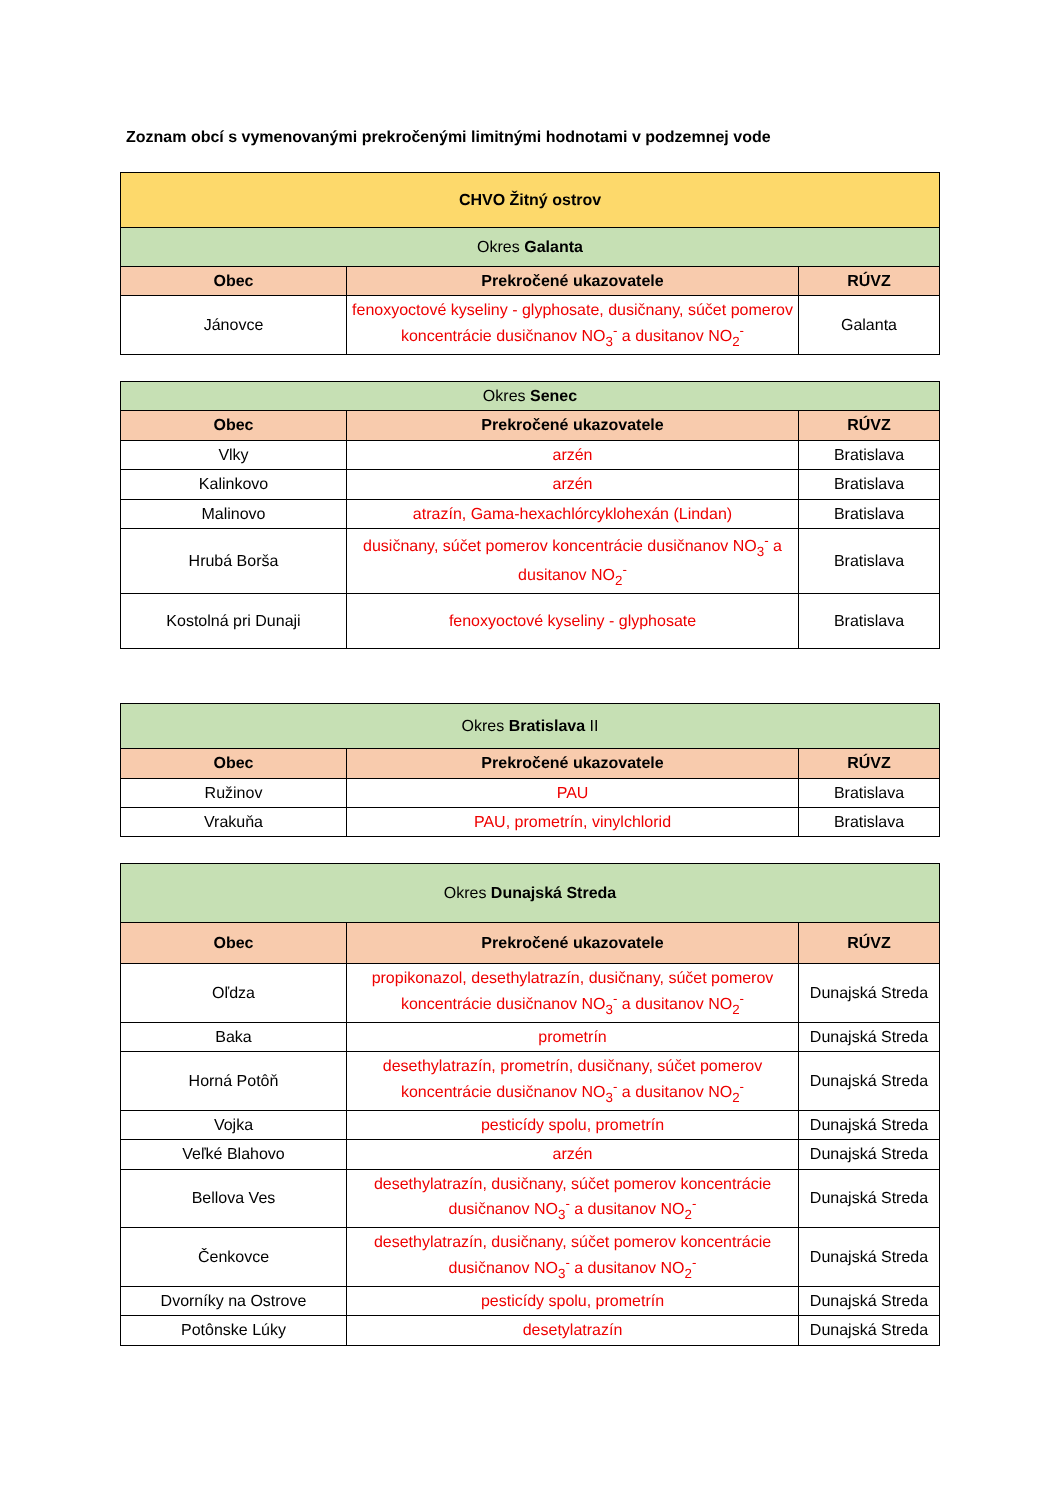Zoznam obcí s vymenovanými prekročenými limitnými hodnotami v podzemnej vode
| CHVO Žitný ostrov | | |
| --- | --- | --- |
| Okres Galanta | | |
| Obec | Prekročené ukazovatele | RÚVZ |
| Jánovce | fenoxyoctové kyseliny - glyphosate, dusičnany, súčet pomerov koncentrácie dusičnanov NO<sub>3</sub><sup>-</sup> a dusitanov NO<sub>2</sub><sup>-</sup> | Galanta |
| Okres Senec | | |
| --- | --- | --- |
| Obec | Prekročené ukazovatele | RÚVZ |
| Vlky | arzén | Bratislava |
| Kalinkovo | arzén | Bratislava |
| Malinovo | atrazín, Gama-hexachlórcyklohexán (Lindan) | Bratislava |
| Hrubá Borša | dusičnany, súčet pomerov koncentrácie dusičnanov NO<sub>3</sub><sup>-</sup> a dusitanov NO<sub>2</sub><sup>-</sup> | Bratislava |
| Kostolná pri Dunaji | fenoxyoctové kyseliny - glyphosate | Bratislava |
| Okres Bratislava II | | |
| --- | --- | --- |
| Obec | Prekročené ukazovatele | RÚVZ |
| Ružinov | PAU | Bratislava |
| Vrakuňa | PAU, prometrín, vinylchlorid | Bratislava |
| Okres Dunajská Streda | | |
| --- | --- | --- |
| Obec | Prekročené ukazovatele | RÚVZ |
| Oľdza | propikonazol, desethylatrazín, dusičnany, súčet pomerov koncentrácie dusičnanov NO<sub>3</sub><sup>-</sup> a dusitanov NO<sub>2</sub><sup>-</sup> | Dunajská Streda |
| Baka | prometrín | Dunajská Streda |
| Horná Potôň | desethylatrazín, prometrín, dusičnany, súčet pomerov koncentrácie dusičnanov NO<sub>3</sub><sup>-</sup> a dusitanov NO<sub>2</sub><sup>-</sup> | Dunajská Streda |
| Vojka | pesticídy spolu, prometrín | Dunajská Streda |
| Veľké Blahovo | arzén | Dunajská Streda |
| Bellova Ves | desethylatrazín, dusičnany, súčet pomerov koncentrácie dusičnanov NO<sub>3</sub><sup>-</sup> a dusitanov NO<sub>2</sub><sup>-</sup> | Dunajská Streda |
| Čenkovce | desethylatrazín, dusičnany, súčet pomerov koncentrácie dusičnanov NO<sub>3</sub><sup>-</sup> a dusitanov NO<sub>2</sub><sup>-</sup> | Dunajská Streda |
| Dvorníky na Ostrove | pesticídy spolu, prometrín | Dunajská Streda |
| Potônske Lúky | desetylatrazín | Dunajská Streda |